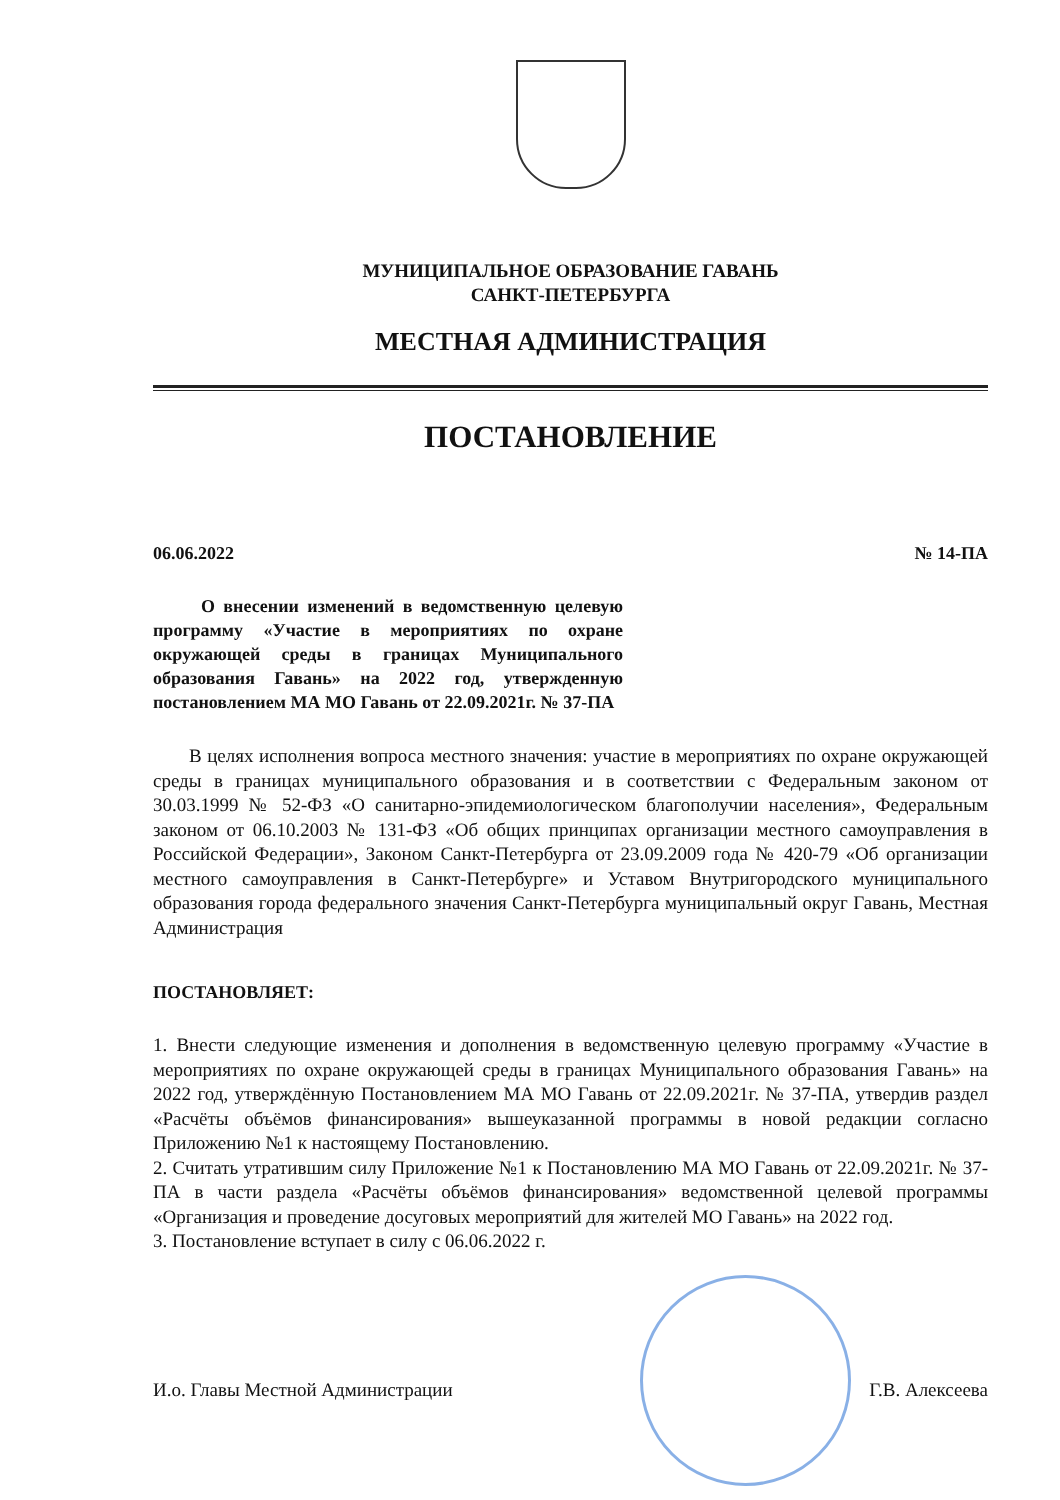МУНИЦИПАЛЬНОЕ ОБРАЗОВАНИЕ ГАВАНЬ
САНКТ-ПЕТЕРБУРГА
МЕСТНАЯ АДМИНИСТРАЦИЯ
ПОСТАНОВЛЕНИЕ
06.06.2022 № 14-ПА
О внесении изменений в ведомственную целевую программу «Участие в мероприятиях по охране окружающей среды в границах Муниципального образования Гавань» на 2022 год, утвержденную постановлением МА МО Гавань от 22.09.2021г. № 37-ПА
В целях исполнения вопроса местного значения: участие в мероприятиях по охране окружающей среды в границах муниципального образования и в соответствии с Федеральным законом от 30.03.1999 № 52-ФЗ «О санитарно-эпидемиологическом благополучии населения», Федеральным законом от 06.10.2003 № 131-ФЗ «Об общих принципах организации местного самоуправления в Российской Федерации», Законом Санкт-Петербурга от 23.09.2009 года № 420-79 «Об организации местного самоуправления в Санкт-Петербурге» и Уставом Внутригородского муниципального образования города федерального значения Санкт-Петербурга муниципальный округ Гавань, Местная Администрация
ПОСТАНОВЛЯЕТ:
1. Внести следующие изменения и дополнения в ведомственную целевую программу «Участие в мероприятиях по охране окружающей среды в границах Муниципального образования Гавань» на 2022 год, утверждённую Постановлением МА МО Гавань от 22.09.2021г. № 37-ПА, утвердив раздел «Расчёты объёмов финансирования» вышеуказанной программы в новой редакции согласно Приложению №1 к настоящему Постановлению.
2. Считать утратившим силу Приложение №1 к Постановлению МА МО Гавань от 22.09.2021г. № 37-ПА в части раздела «Расчёты объёмов финансирования» ведомственной целевой программы «Организация и проведение досуговых мероприятий для жителей МО Гавань» на 2022 год.
3. Постановление вступает в силу с 06.06.2022 г.
И.о. Главы Местной Администрации Г.В. Алексеева